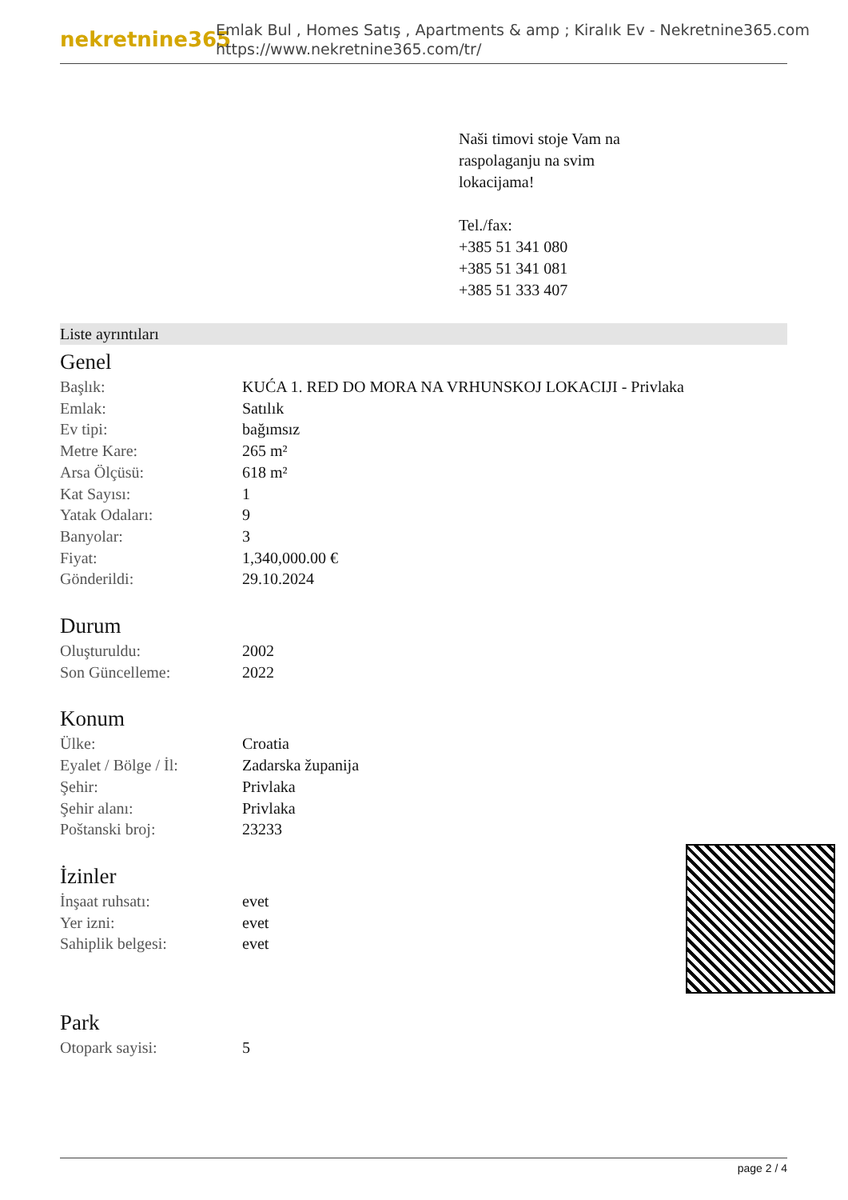nekretnine365
Emlak Bul , Homes Satış , Apartments & amp ; Kiralık Ev - Nekretnine365.com
https://www.nekretnine365.com/tr/
Naši timovi stoje Vam na
raspolaganju na svim
lokacijama!
Tel./fax:
+385 51 341 080
+385 51 341 081
+385 51 333 407
Liste ayrıntıları
Genel
| Başlık: | KUĆA 1. RED DO MORA NA VRHUNSKOJ LOKACIJI - Privlaka |
| Emlak: | Satılık |
| Ev tipi: | bağımsız |
| Metre Kare: | 265 m² |
| Arsa Ölçüsü: | 618 m² |
| Kat Sayısı: | 1 |
| Yatak Odaları: | 9 |
| Banyolar: | 3 |
| Fiyat: | 1,340,000.00 € |
| Gönderildi: | 29.10.2024 |
Durum
| Oluşturuldu: | 2002 |
| Son Güncelleme: | 2022 |
Konum
| Ülke: | Croatia |
| Eyalet / Bölge / İl: | Zadarska županija |
| Şehir: | Privlaka |
| Şehir alanı: | Privlaka |
| Poštanski broj: | 23233 |
İzinler
| İnşaat ruhsatı: | evet |
| Yer izni: | evet |
| Sahiplik belgesi: | evet |
Park
| Otopark sayisi: | 5 |
page 2 / 4